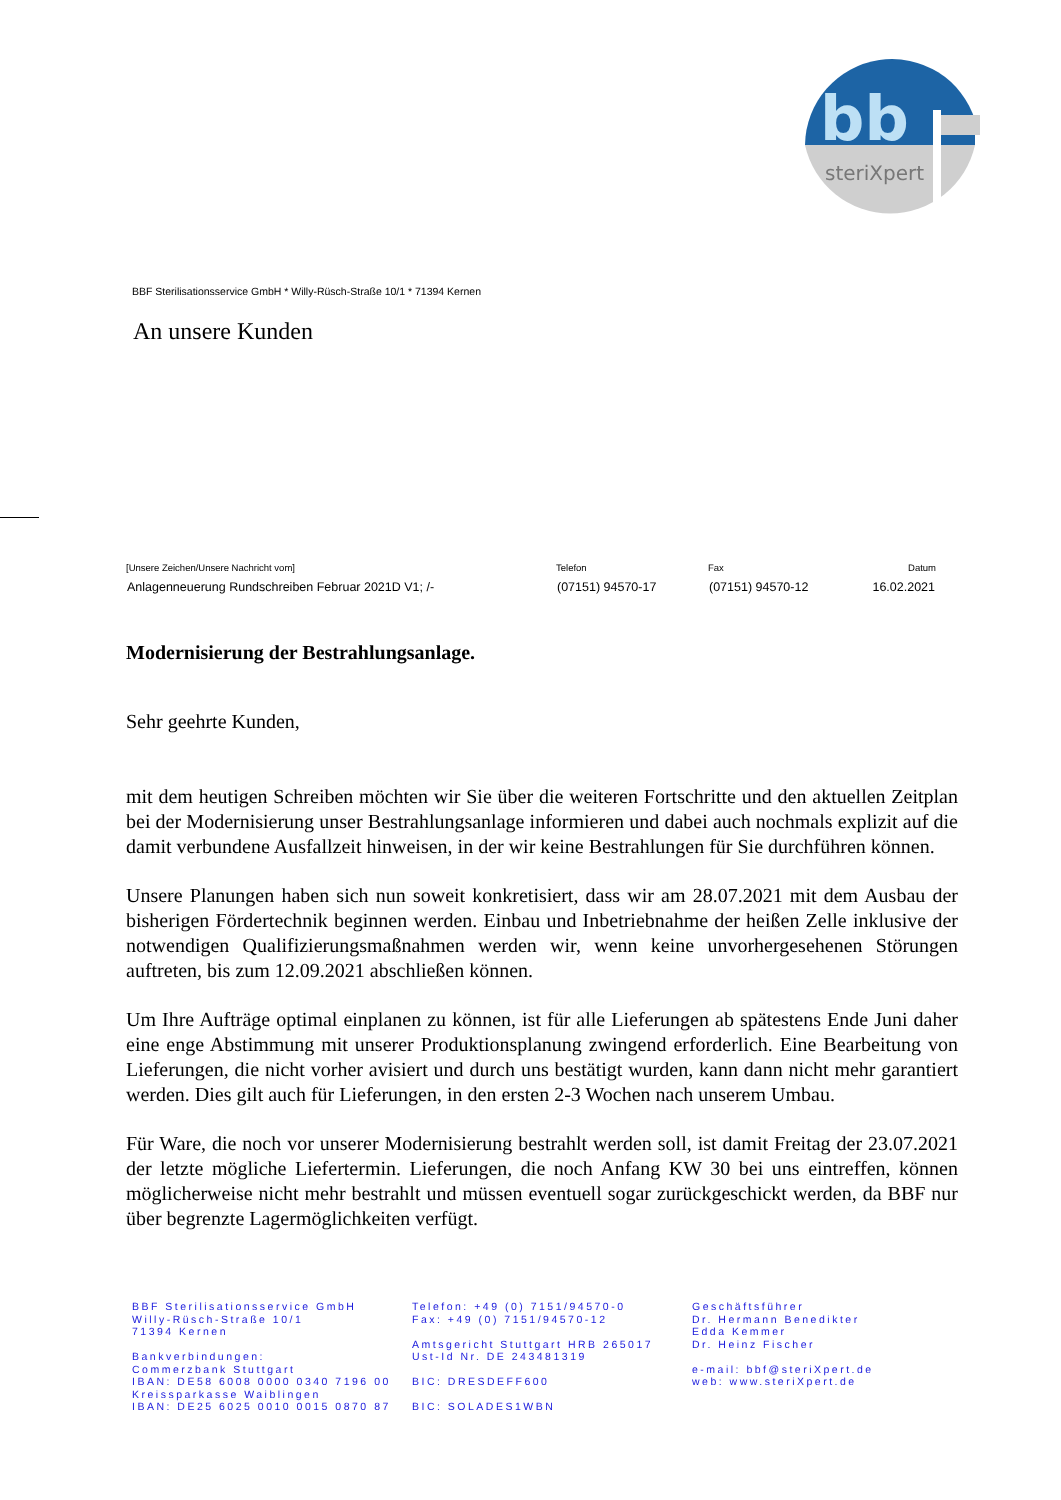bb
steriXpert
BBF Sterilisationsservice GmbH * Willy-Rüsch-Straße 10/1 * 71394 Kernen
An unsere Kunden
| [Unsere Zeichen/Unsere Nachricht vom] | Telefon | Fax | Datum |
| --- | --- | --- | --- |
| Anlagenneuerung Rundschreiben Februar 2021D V1; /- | (07151) 94570-17 | (07151) 94570-12 | 16.02.2021 |
Modernisierung der Bestrahlungsanlage.
Sehr geehrte Kunden,
mit dem heutigen Schreiben möchten wir Sie über die weiteren Fortschritte und den aktuellen Zeitplan bei der Modernisierung unser Bestrahlungsanlage informieren und dabei auch nochmals explizit auf die damit verbundene Ausfallzeit hinweisen, in der wir keine Bestrahlungen für Sie durchführen können.
Unsere Planungen haben sich nun soweit konkretisiert, dass wir am 28.07.2021 mit dem Ausbau der bisherigen Fördertechnik beginnen werden. Einbau und Inbetriebnahme der heißen Zelle inklusive der notwendigen Qualifizierungsmaßnahmen werden wir, wenn keine unvorhergesehenen Störungen auftreten, bis zum 12.09.2021 abschließen können.
Um Ihre Aufträge optimal einplanen zu können, ist für alle Lieferungen ab spätestens Ende Juni daher eine enge Abstimmung mit unserer Produktionsplanung zwingend erforderlich. Eine Bearbeitung von Lieferungen, die nicht vorher avisiert und durch uns bestätigt wurden, kann dann nicht mehr garantiert werden. Dies gilt auch für Lieferungen, in den ersten 2-3 Wochen nach unserem Umbau.
Für Ware, die noch vor unserer Modernisierung bestrahlt werden soll, ist damit Freitag der 23.07.2021 der letzte mögliche Liefertermin. Lieferungen, die noch Anfang KW 30 bei uns eintreffen, können möglicherweise nicht mehr bestrahlt und müssen eventuell sogar zurückgeschickt werden, da BBF nur über begrenzte Lagermöglichkeiten verfügt.
BBF Sterilisationsservice GmbH
Willy-Rüsch-Straße 10/1
71394 Kernen
Bankverbindungen:
Commerzbank Stuttgart
IBAN: DE58 6008 0000 0340 7196 00
Kreissparkasse Waiblingen
IBAN: DE25 6025 0010 0015 0870 87
Telefon: +49 (0) 7151/94570-0
Fax: +49 (0) 7151/94570-12
Amtsgericht Stuttgart HRB 265017
Ust-Id Nr. DE 243481319
BIC: DRESDEFF600
BIC: SOLADES1WBN
Geschäftsführer
Dr. Hermann Benedikter
Edda Kemmer
Dr. Heinz Fischer
e-mail: bbf@steriXpert.de
web: www.steriXpert.de